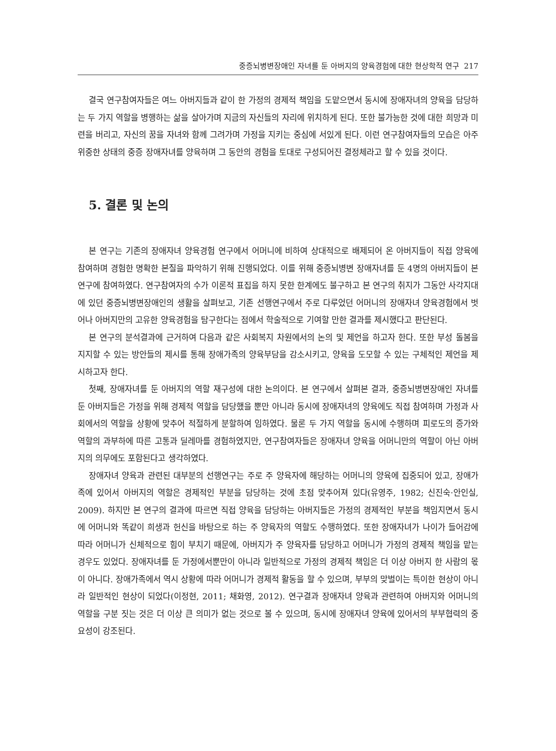중증뇌병변장애인 자녀를 둔 아버지의 양육경험에 대한 현상학적 연구 217
결국 연구참여자들은 여느 아버지들과 같이 한 가정의 경제적 책임을 도맡으면서 동시에 장애자녀의 양육을 담당하는 두 가지 역할을 병행하는 삶을 살아가며 지금의 자신들의 자리에 위치하게 된다. 또한 불가능한 것에 대한 희망과 미련을 버리고, 자신의 꿈을 자녀와 함께 그려가며 가정을 지키는 중심에 서있게 된다. 이런 연구참여자들의 모습은 아주 위중한 상태의 중증 장애자녀를 양육하며 그 동안의 경험을 토대로 구성되어진 결정체라고 할 수 있을 것이다.
5. 결론 및 논의
본 연구는 기존의 장애자녀 양육경험 연구에서 어머니에 비하여 상대적으로 배제되어 온 아버지들이 직접 양육에 참여하며 경험한 명확한 본질을 파악하기 위해 진행되었다. 이를 위해 중증뇌병변 장애자녀를 둔 4명의 아버지들이 본 연구에 참여하였다. 연구참여자의 수가 이론적 표집을 하지 못한 한계에도 불구하고 본 연구의 취지가 그동안 사각지대에 있던 중증뇌병변장애인의 생활을 살펴보고, 기존 선행연구에서 주로 다루었던 어머니의 장애자녀 양육경험에서 벗어나 아버지만의 고유한 양육경험을 탐구한다는 점에서 학술적으로 기여할 만한 결과를 제시했다고 판단된다.
본 연구의 분석결과에 근거하여 다음과 같은 사회복지 차원에서의 논의 및 제언을 하고자 한다. 또한 부성 돌봄을 지지할 수 있는 방안들의 제시를 통해 장애가족의 양육부담을 감소시키고, 양육을 도모할 수 있는 구체적인 제언을 제시하고자 한다.
첫째, 장애자녀를 둔 아버지의 역할 재구성에 대한 논의이다. 본 연구에서 살펴본 결과, 중증뇌병변장애인 자녀를 둔 아버지들은 가정을 위해 경제적 역할을 담당했을 뿐만 아니라 동시에 장애자녀의 양육에도 직접 참여하며 가정과 사회에서의 역할을 상황에 맞추어 적절하게 분할하여 임하였다. 물론 두 가지 역할을 동시에 수행하며 피로도의 증가와 역할의 과부하에 따른 고통과 딜레마를 경험하였지만, 연구참여자들은 장애자녀 양육을 어머니만의 역할이 아닌 아버지의 의무에도 포함된다고 생각하였다.
장애자녀 양육과 관련된 대부분의 선행연구는 주로 주 양육자에 해당하는 어머니의 양육에 집중되어 있고, 장애가족에 있어서 아버지의 역할은 경제적인 부분을 담당하는 것에 초점 맞추어져 있다(유영주, 1982; 신진숙·안인실, 2009). 하지만 본 연구의 결과에 따르면 직접 양육을 담당하는 아버지들은 가정의 경제적인 부분을 책임지면서 동시에 어머니와 똑같이 희생과 헌신을 바탕으로 하는 주 양육자의 역할도 수행하였다. 또한 장애자녀가 나이가 들어감에 따라 어머니가 신체적으로 힘이 부치기 때문에, 아버지가 주 양육자를 담당하고 어머니가 가정의 경제적 책임을 맡는 경우도 있었다. 장애자녀를 둔 가정에서뿐만이 아니라 일반적으로 가정의 경제적 책임은 더 이상 아버지 한 사람의 몫이 아니다. 장애가족에서 역시 상황에 따라 어머니가 경제적 활동을 할 수 있으며, 부부의 맞벌이는 특이한 현상이 아니라 일반적인 현상이 되었다(이정현, 2011; 채화영, 2012). 연구결과 장애자녀 양육과 관련하여 아버지와 어머니의 역할을 구분 짓는 것은 더 이상 큰 의미가 없는 것으로 볼 수 있으며, 동시에 장애자녀 양육에 있어서의 부부협력의 중요성이 강조된다.